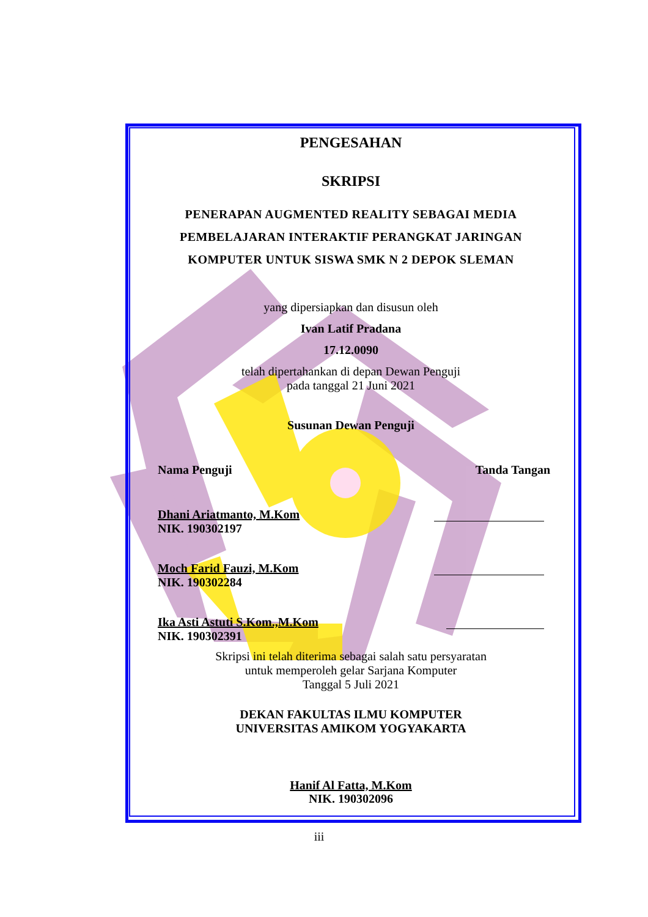PENGESAHAN
SKRIPSI
PENERAPAN AUGMENTED REALITY SEBAGAI MEDIA
PEMBELAJARAN INTERAKTIF PERANGKAT JARINGAN
KOMPUTER UNTUK SISWA SMK N 2 DEPOK SLEMAN
yang dipersiapkan dan disusun oleh
Ivan Latif Pradana
17.12.0090
telah dipertahankan di depan Dewan Penguji
pada tanggal 21 Juni 2021
Susunan Dewan Penguji
Nama Penguji Tanda Tangan
Dhani Ariatmanto, M.Kom
NIK. 190302197
Moch Farid Fauzi, M.Kom
NIK. 190302284
Ika Asti Astuti S.Kom.,M.Kom
NIK. 190302391
Skripsi ini telah diterima sebagai salah satu persyaratan
untuk memperoleh gelar Sarjana Komputer
Tanggal 5 Juli 2021
DEKAN FAKULTAS ILMU KOMPUTER
UNIVERSITAS AMIKOM YOGYAKARTA
Hanif Al Fatta, M.Kom
NIK. 190302096
iii